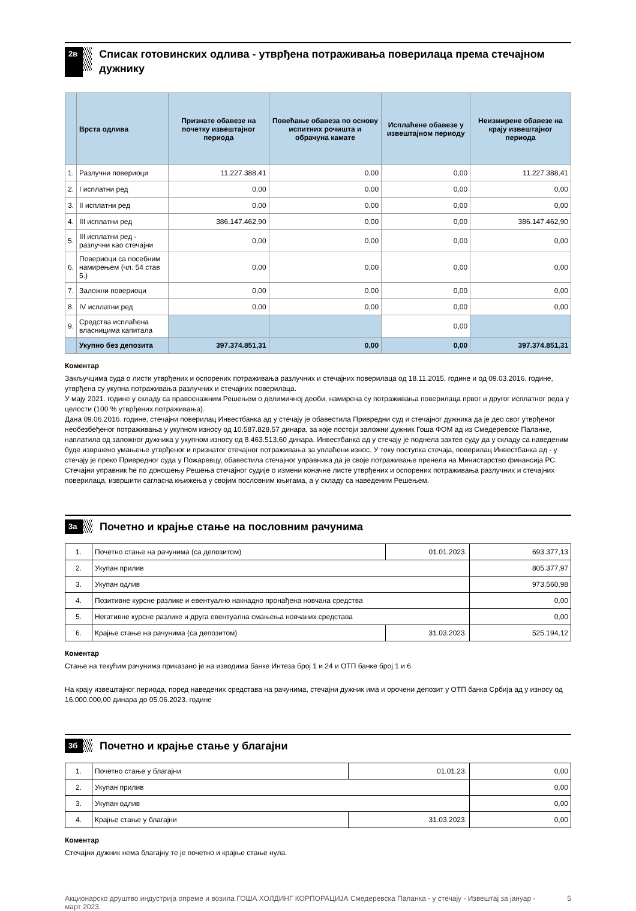2в
Списак готовинских одлива - утврђена потраживања поверилаца према стечајном дужнику
| | Врста одлива | Признате обавезе на почетку извештајног периода | Повећање обавеза по основу испитних рочишта и обрачуна камате | Исплаћене обавезе у извештајном периоду | Неизмирене обавезе на крају извештајног периода |
| --- | --- | --- | --- | --- | --- |
| 1. | Разлучни повериоци | 11.227.388,41 | 0,00 | 0,00 | 11.227.388,41 |
| 2. | I исплатни ред | 0,00 | 0,00 | 0,00 | 0,00 |
| 3. | II исплатни ред | 0,00 | 0,00 | 0,00 | 0,00 |
| 4. | III исплатни ред | 386.147.462,90 | 0,00 | 0,00 | 386.147.462,90 |
| 5. | III исплатни ред - разлучни као стечајни | 0,00 | 0,00 | 0,00 | 0,00 |
| 6. | Повериоци са посебним намирењем (чл. 54 став 5.) | 0,00 | 0,00 | 0,00 | 0,00 |
| 7. | Заложни повериоци | 0,00 | 0,00 | 0,00 | 0,00 |
| 8. | IV исплатни ред | 0,00 | 0,00 | 0,00 | 0,00 |
| 9. | Средства исплаћена власницима капитала | | | 0,00 | |
| | Укупно без депозита | 397.374.851,31 | 0,00 | 0,00 | 397.374.851,31 |
Коментар
Закључцима суда о листи утврђених и оспорених потраживања разлучних и стечајних поверилаца од 18.11.2015. године и од 09.03.2016. године, утврђена су укупна потраживања разлучних и стечајних поверилаца.
У мају 2021. године у складу са правоснажним Решењем о делимичној деоби, намирена су потраживања поверилаца првог и другог исплатног реда у целости (100 % утврђених потраживања).
Дана 09.06.2016. године, стечајни поверилац Инвестбанка ад у стечају је обавестила Привредни суд и стечајног дужника да је део свог утврђеног необезбеђеног потраживања у укупном износу од 10.587.828,57 динара, за које постоји заложни дужник Гоша ФОМ ад из Смедеревске Паланке, наплатила од заложног дужника у укупном износу од 8.463.513,60 динара. Инвестбанка ад у стечају је поднела захтев суду да у складу са наведеним буде извршено умањење утврђеног и признатог стечајног потраживања за уплаћени износ. У току поступка стечаја, поверилац Инвестбанка ад - у стечају је преко Привредног суда у Пожаревцу, обавестила стечајног управника да је своје потраживање пренела на Министарство финансија РС. Стечајни управник ће по доношењу Решења стечајног судије о измени коначне листе утврђених и оспорених потраживања разлучних и стечајних поверилаца, извршити сагласна књижења у својим пословним књигама, а у складу са наведеним Решењем.
3а
Почетно и крајње стање на пословним рачунима
| 1. | Почетно стање на рачунима (са депозитом) | 01.01.2023. | 693.377,13 |
| 2. | Укупан прилив | | 805.377,97 |
| 3. | Укупан одлив | | 973.560,98 |
| 4. | Позитивне курсне разлике и евентуално накнадно пронађена новчана средства | | 0,00 |
| 5. | Негативне курсне разлике и друга евентуална смањења новчаних средстава | | 0,00 |
| 6. | Крајње стање на рачунима (са депозитом) | 31.03.2023. | 525.194,12 |
Коментар
Стање на текућим рачунима приказано је на изводима банке Интеза број 1 и 24 и ОТП банке број 1 и 6.
На крају извештајног периода, поред наведених средстава на рачунима, стечајни дужник има и орочени депозит у ОТП банка Србија ад у износу од 16.000.000,00 динара до 05.06.2023. године
3б
Почетно и крајње стање у благајни
| 1. | Почетно стање у благајни | 01.01.23. | 0,00 |
| 2. | Укупан прилив | | 0,00 |
| 3. | Укупан одлив | | 0,00 |
| 4. | Крајње стање у благајни | 31.03.2023. | 0,00 |
Коментар
Стечајни дужник нема благајну те је почетно и крајње стање нула.
Акционарско друштво индустрија опреме и возила ГОША ХОЛДИНГ КОРПОРАЦИЈА Смедеревска Паланка - у стечају - Извештај за јануар - март 2023. 5